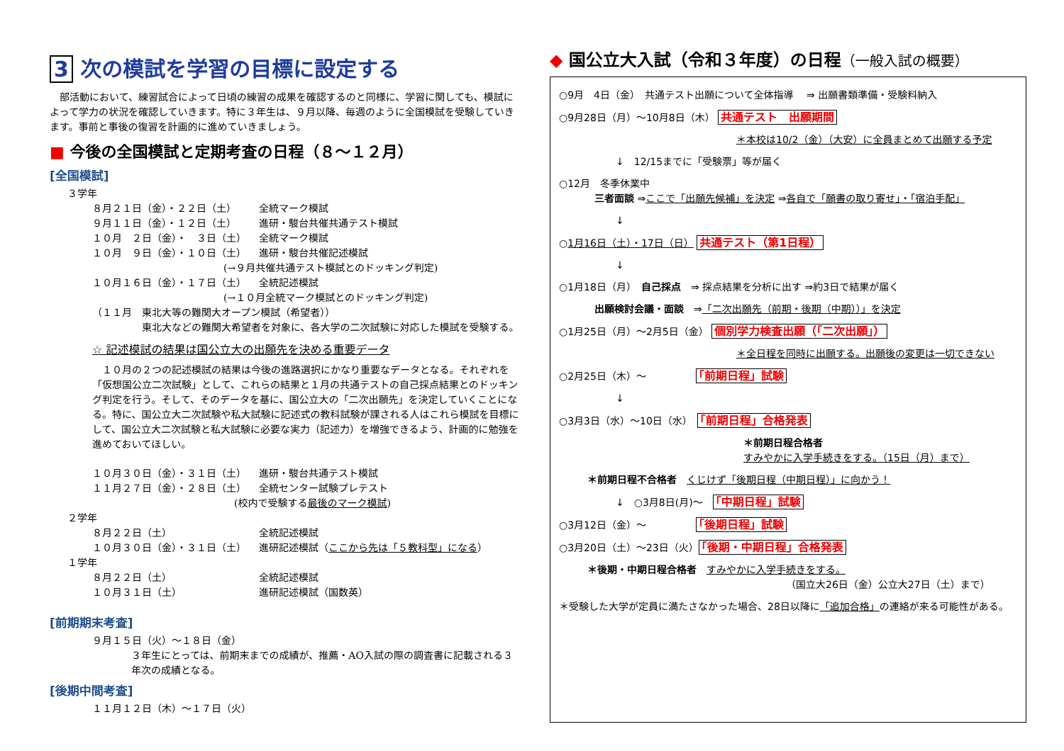3 次の模試を学習の目標に設定する
　部活動において、練習試合によって日頃の練習の成果を確認するのと同様に、学習に関しても、模試によって学力の状況を確認していきます。特に３年生は、９月以降、毎週のように全国模試を受験していきます。事前と事後の復習を計画的に進めていきましょう。
■ 今後の全国模試と定期考査の日程（８～１２月）
[全国模試]
３学年
８月２１日（金）・２２日（土） 全統マーク模試
９月１１日（金）・１２日（土） 進研・駿台共催共通テスト模試
１０月　２日（金）・　３日（土） 全統マーク模試
１０月　９日（金）・１０日（土） 進研・駿台共催記述模試
(→９月共催共通テスト模試とのドッキング判定)
１０月１６日（金）・１７日（土） 全統記述模試
(→１０月全統マーク模試とのドッキング判定)
（１１月　東北大等の難関大オープン模試（希望者））
東北大などの難関大希望者を対象に、各大学の二次試験に対応した模試を受験する。
☆ 記述模試の結果は国公立大の出願先を決める重要データ
　１０月の２つの記述模試の結果は今後の進路選択にかなり重要なデータとなる。それぞれを「仮想国公立二次試験」として、これらの結果と１月の共通テストの自己採点結果とのドッキング判定を行う。そして、そのデータを基に、国公立大の「二次出願先」を決定していくことになる。特に、国公立大二次試験や私大試験に記述式の教科試験が課される人はこれら模試を目標にして、国公立大二次試験と私大試験に必要な実力（記述力）を増強できるよう、計画的に勉強を進めておいてほしい。
１０月３０日（金）・３１日（土） 進研・駿台共通テスト模試
１１月２７日（金）・２８日（土） 全統センター試験プレテスト
(校内で受験する最後のマーク模試)
２学年
８月２２日（土） 全統記述模試
１０月３０日（金）・３１日（土） 進研記述模試（ここから先は「５教科型」になる）
１学年
８月２２日（土） 全統記述模試
１０月３１日（土） 進研記述模試（国数英）
[前期期末考査]
９月１５日（火）～１８日（金）
３年生にとっては、前期末までの成績が、推薦・AO入試の際の調査書に記載される３年次の成績となる。
[後期中間考査]
１１月１２日（木）～１７日（火）
◆ 国公立大入試（令和３年度）の日程（一般入試の概要）
○9月　4日（金）　共通テスト出願について全体指導　 ⇒ 出願書類準備・受験料納入
○9月28日（月）～10月8日（木） 共通テスト　出願期間
＊本校は10/2（金）（大安）に全員まとめて出願する予定
↓　12/15までに「受験票」等が届く
○12月　冬季休業中
三者面談 ⇒ここで「出願先候補」を決定 ⇒各自で「願書の取り寄せ」・「宿泊手配」
↓
○1月16日（土）・17日（日） 共通テスト（第1日程）
↓
○1月18日（月）　自己採点　⇒ 採点結果を分析に出す ⇒約3日で結果が届く
出願検討会議・面談　⇒「二次出願先（前期・後期（中期））」を決定
○1月25日（月）～2月5日（金） 個別学力検査出願（「二次出願」）
＊全日程を同時に出願する。出願後の変更は一切できない
○2月25日（木）～　　　　　「前期日程」試験
↓
○3月3日（水）～10日（水）　「前期日程」合格発表
＊前期日程合格者
すみやかに入学手続きをする。（15日（月）まで）
＊前期日程不合格者　くじけず「後期日程（中期日程）」に向かう！
↓　○3月8日(月)～　「中期日程」試験
○3月12日（金）～　　　　　「後期日程」試験
○3月20日（土）～23日（火） 「後期・中期日程」合格発表
＊後期・中期日程合格者　すみやかに入学手続きをする。
（国立大26日（金）公立大27日（土）まで）
＊受験した大学が定員に満たさなかった場合、28日以降に「追加合格」の連絡が来る可能性がある。